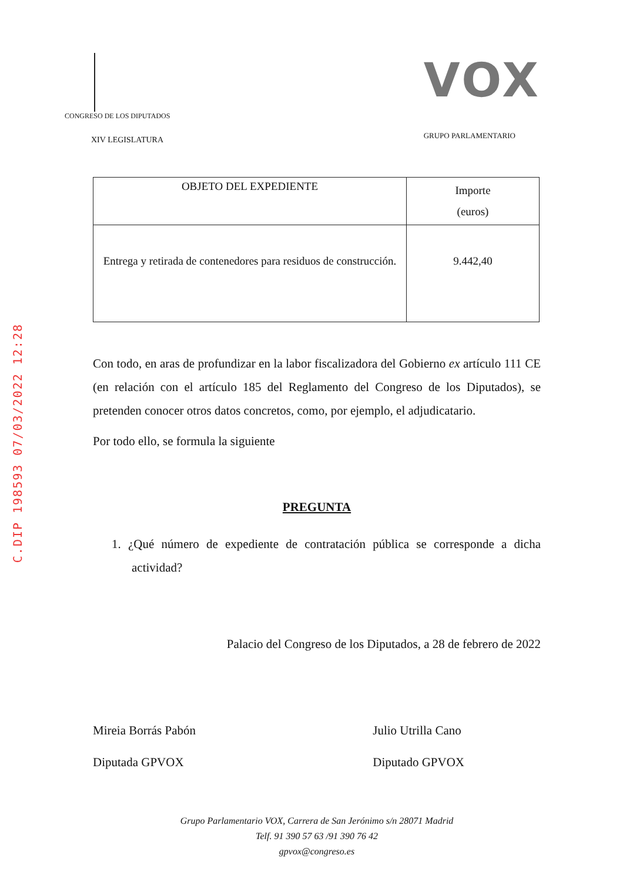C.DIP 198593 07/03/2022 12:28
CONGRESO DE LOS DIPUTADOS
XIV LEGISLATURA
VOX
GRUPO PARLAMENTARIO
| OBJETO DEL EXPEDIENTE | Importe (euros) |
| --- | --- |
| Entrega y retirada de contenedores para residuos de construcción. | 9.442,40 |
Con todo, en aras de profundizar en la labor fiscalizadora del Gobierno ex artículo 111 CE (en relación con el artículo 185 del Reglamento del Congreso de los Diputados), se pretenden conocer otros datos concretos, como, por ejemplo, el adjudicatario.
Por todo ello, se formula la siguiente
PREGUNTA
1. ¿Qué número de expediente de contratación pública se corresponde a dicha actividad?
Palacio del Congreso de los Diputados, a 28 de febrero de 2022
Mireia Borrás Pabón
Diputada GPVOX
Julio Utrilla Cano
Diputado GPVOX
Grupo Parlamentario VOX, Carrera de San Jerónimo s/n 28071 Madrid
Telf. 91 390 57 63 /91 390 76 42
gpvox@congreso.es